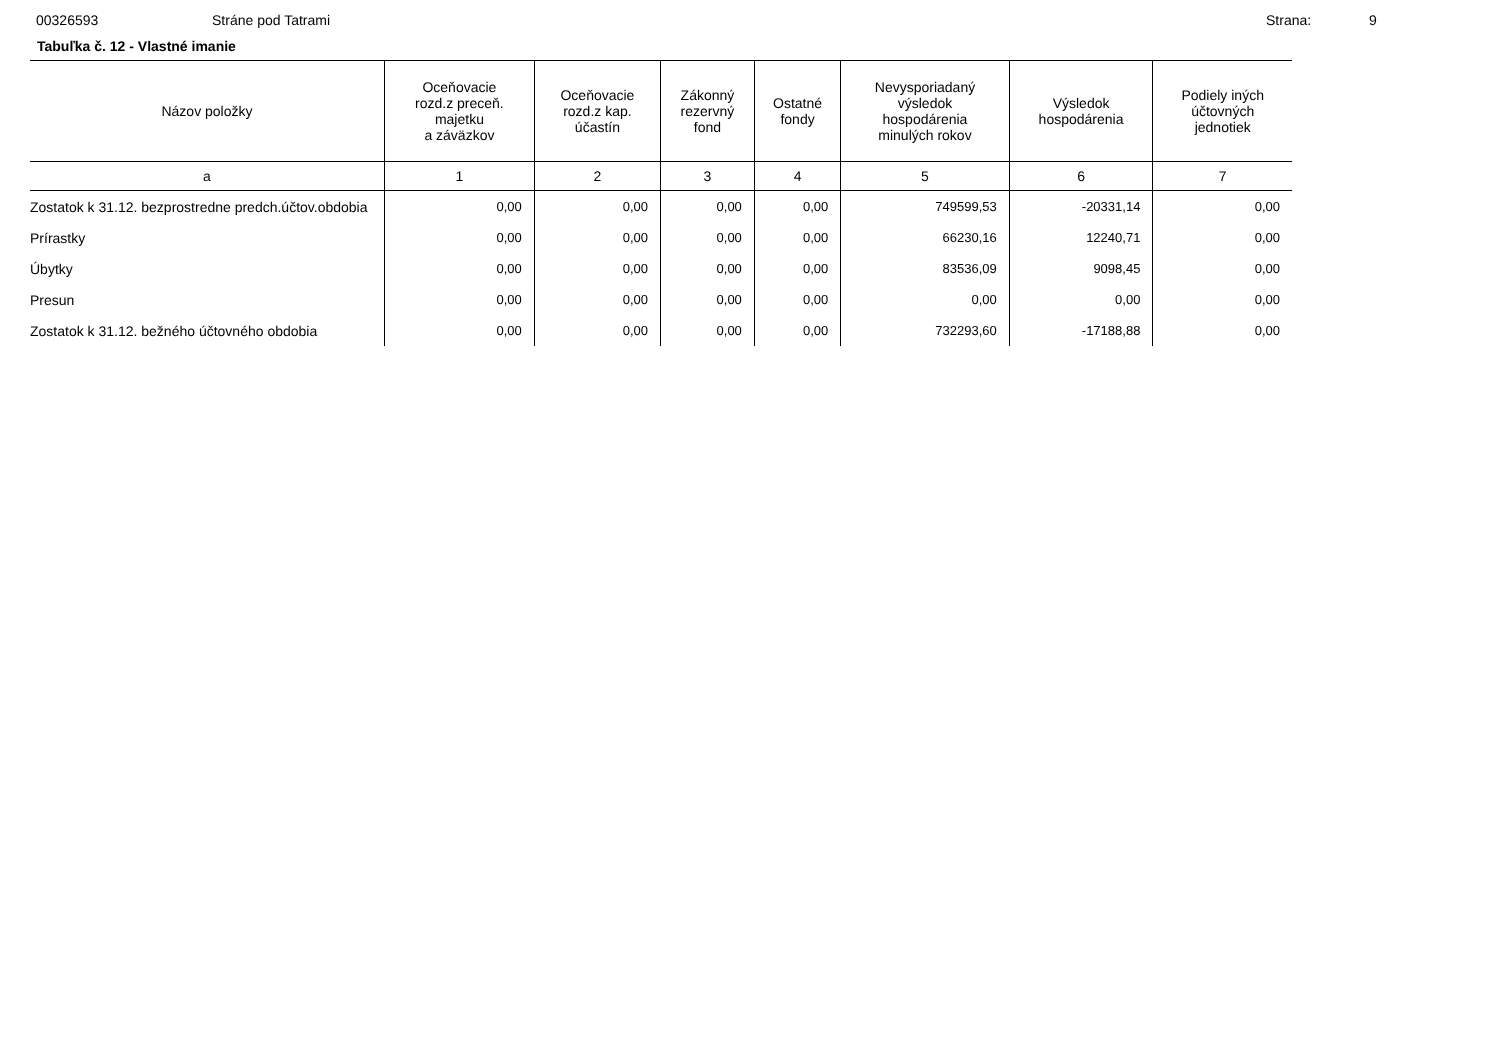00326593 Stráne pod Tatrami Strana: 9
Tabuľka č. 12 - Vlastné imanie
| Názov položky | Oceňovacie rozd.z preceň. majetku a záväzkov | Oceňovacie rozd.z kap. účastín | Zákonný rezervný fond | Ostatné fondy | Nevysporiadaný výsledok hospodárenia minulých rokov | Výsledok hospodárenia | Podiely iných účtovných jednotiek |
| --- | --- | --- | --- | --- | --- | --- | --- |
| a | 1 | 2 | 3 | 4 | 5 | 6 | 7 |
| Zostatok k 31.12. bezprostredne predch.účtov.obdobia | 0,00 | 0,00 | 0,00 | 0,00 | 749599,53 | -20331,14 | 0,00 |
| Prírastky | 0,00 | 0,00 | 0,00 | 0,00 | 66230,16 | 12240,71 | 0,00 |
| Úbytky | 0,00 | 0,00 | 0,00 | 0,00 | 83536,09 | 9098,45 | 0,00 |
| Presun | 0,00 | 0,00 | 0,00 | 0,00 | 0,00 | 0,00 | 0,00 |
| Zostatok k 31.12. bežného účtovného obdobia | 0,00 | 0,00 | 0,00 | 0,00 | 732293,60 | -17188,88 | 0,00 |